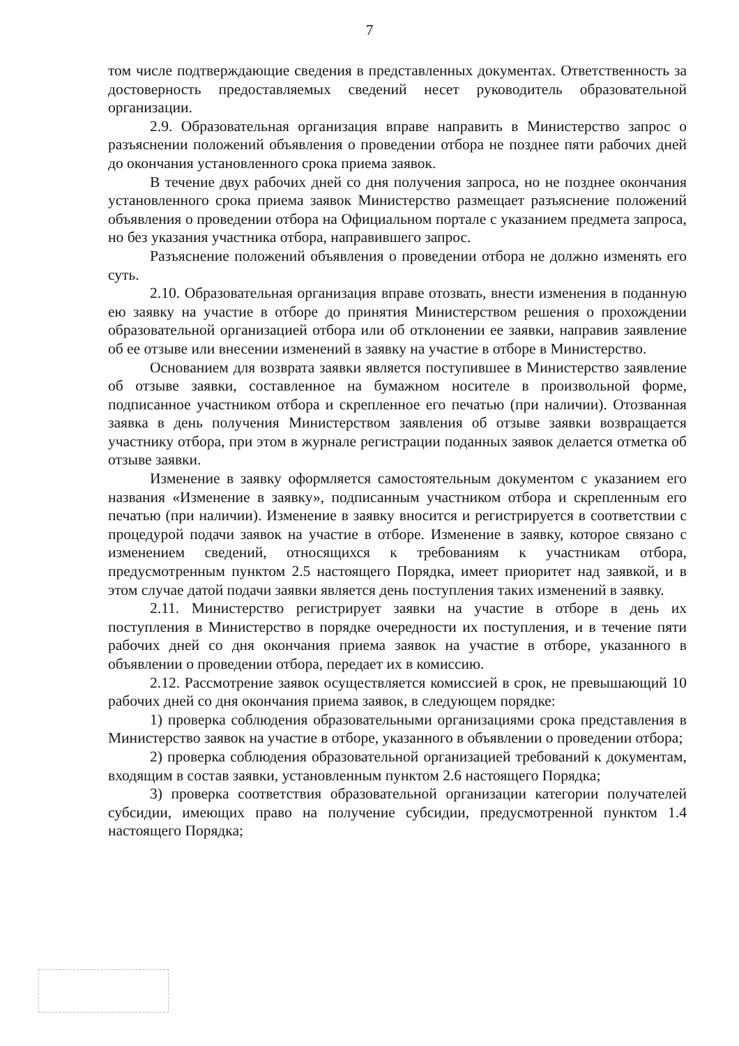7
том числе подтверждающие сведения в представленных документах. Ответственность за достоверность предоставляемых сведений несет руководитель образовательной организации.
2.9. Образовательная организация вправе направить в Министерство запрос о разъяснении положений объявления о проведении отбора не позднее пяти рабочих дней до окончания установленного срока приема заявок.
В течение двух рабочих дней со дня получения запроса, но не позднее окончания установленного срока приема заявок Министерство размещает разъяснение положений объявления о проведении отбора на Официальном портале с указанием предмета запроса, но без указания участника отбора, направившего запрос.
Разъяснение положений объявления о проведении отбора не должно изменять его суть.
2.10. Образовательная организация вправе отозвать, внести изменения в поданную ею заявку на участие в отборе до принятия Министерством решения о прохождении образовательной организацией отбора или об отклонении ее заявки, направив заявление об ее отзыве или внесении изменений в заявку на участие в отборе в Министерство.
Основанием для возврата заявки является поступившее в Министерство заявление об отзыве заявки, составленное на бумажном носителе в произвольной форме, подписанное участником отбора и скрепленное его печатью (при наличии). Отозванная заявка в день получения Министерством заявления об отзыве заявки возвращается участнику отбора, при этом в журнале регистрации поданных заявок делается отметка об отзыве заявки.
Изменение в заявку оформляется самостоятельным документом с указанием его названия «Изменение в заявку», подписанным участником отбора и скрепленным его печатью (при наличии). Изменение в заявку вносится и регистрируется в соответствии с процедурой подачи заявок на участие в отборе. Изменение в заявку, которое связано с изменением сведений, относящихся к требованиям к участникам отбора, предусмотренным пунктом 2.5 настоящего Порядка, имеет приоритет над заявкой, и в этом случае датой подачи заявки является день поступления таких изменений в заявку.
2.11. Министерство регистрирует заявки на участие в отборе в день их поступления в Министерство в порядке очередности их поступления, и в течение пяти рабочих дней со дня окончания приема заявок на участие в отборе, указанного в объявлении о проведении отбора, передает их в комиссию.
2.12. Рассмотрение заявок осуществляется комиссией в срок, не превышающий 10 рабочих дней со дня окончания приема заявок, в следующем порядке:
1) проверка соблюдения образовательными организациями срока представления в Министерство заявок на участие в отборе, указанного в объявлении о проведении отбора;
2) проверка соблюдения образовательной организацией требований к документам, входящим в состав заявки, установленным пунктом 2.6 настоящего Порядка;
3) проверка соответствия образовательной организации категории получателей субсидии, имеющих право на получение субсидии, предусмотренной пунктом 1.4 настоящего Порядка;